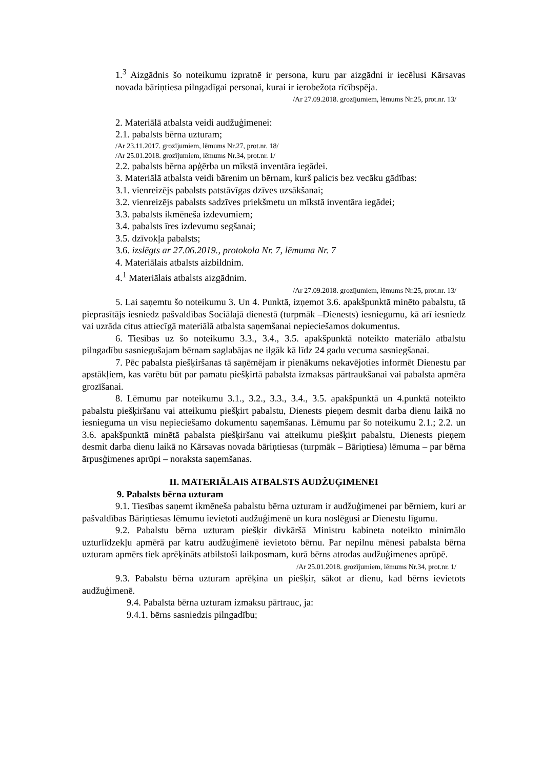1.<sup>3</sup> Aizgādnis šo noteikumu izpratnē ir persona, kuru par aizgādni ir iecēlusi Kārsavas novada bāriņtiesa pilngadīgai personai, kurai ir ierobežota rīcībspēja.
/Ar 27.09.2018. grozījumiem, lēmums Nr.25, prot.nr. 13/
2. Materiālā atbalsta veidi audžuģimenei:
2.1. pabalsts bērna uzturam;
/Ar 23.11.2017. grozījumiem, lēmums Nr.27, prot.nr. 18/
/Ar 25.01.2018. grozījumiem, lēmums Nr.34, prot.nr. 1/
2.2. pabalsts bērna apģērba un mīkstā inventāra iegādei.
3. Materiālā atbalsta veidi bārenim un bērnam, kurš palicis bez vecāku gādības:
3.1. vienreizējs pabalsts patstāvīgas dzīves uzsākšanai;
3.2. vienreizējs pabalsts sadzīves priekšmetu un mīkstā inventāra iegādei;
3.3. pabalsts ikmēneša izdevumiem;
3.4. pabalsts īres izdevumu segšanai;
3.5. dzīvokļa pabalsts;
3.6. izslēgts ar 27.06.2019., protokola Nr. 7, lēmuma Nr. 7
4. Materiālais atbalsts aizbildnim.
4.<sup>1</sup> Materiālais atbalsts aizgādnim.
/Ar 27.09.2018. grozījumiem, lēmums Nr.25, prot.nr. 13/
5. Lai saņemtu šo noteikumu 3. Un 4. Punktā, izņemot 3.6. apakšpunktā minēto pabalstu, tā pieprasītājs iesniedz pašvaldības Sociālajā dienestā (turpmāk –Dienests) iesniegumu, kā arī iesniedz vai uzrāda citus attiecīgā materiālā atbalsta saņemšanai nepieciešamos dokumentus.
6. Tiesības uz šo noteikumu 3.3., 3.4., 3.5. apakšpunktā noteikto materiālo atbalstu pilngadību sasniegušajam bērnam saglabājas ne ilgāk kā līdz 24 gadu vecuma sasniegšanai.
7. Pēc pabalsta piešķiršanas tā saņēmējam ir pienākums nekavējoties informēt Dienestu par apstākļiem, kas varētu būt par pamatu piešķirtā pabalsta izmaksas pārtraukšanai vai pabalsta apmēra grozīšanai.
8. Lēmumu par noteikumu 3.1., 3.2., 3.3., 3.4., 3.5. apakšpunktā un 4.punktā noteikto pabalstu piešķiršanu vai atteikumu piešķirt pabalstu, Dienests pieņem desmit darba dienu laikā no iesnieguma un visu nepieciešamo dokumentu saņemšanas. Lēmumu par šo noteikumu 2.1.; 2.2. un 3.6. apakšpunktā minētā pabalsta piešķiršanu vai atteikumu piešķirt pabalstu, Dienests pieņem desmit darba dienu laikā no Kārsavas novada bāriņtiesas (turpmāk – Bāriņtiesa) lēmuma – par bērna ārpusģimenes aprūpi – noraksta saņemšanas.
II. MATERIĀLAIS ATBALSTS AUDŽUĢIMENEI
9. Pabalsts bērna uzturam
9.1. Tiesības saņemt ikmēneša pabalstu bērna uzturam ir audžuģimenei par bērniem, kuri ar pašvaldības Bāriņtiesas lēmumu ievietoti audžuģimenē un kura noslēgusi ar Dienestu līgumu.
9.2. Pabalstu bērna uzturam piešķir divkāršā Ministru kabineta noteikto minimālo uzturlīdzekļu apmērā par katru audžuģimenē ievietoto bērnu. Par nepilnu mēnesi pabalsta bērna uzturam apmērs tiek aprēķināts atbilstoši laikposmam, kurā bērns atrodas audžuģimenes aprūpē.
/Ar 25.01.2018. grozījumiem, lēmums Nr.34, prot.nr. 1/
9.3. Pabalstu bērna uzturam aprēķina un piešķir, sākot ar dienu, kad bērns ievietots audžuģimenē.
9.4. Pabalsta bērna uzturam izmaksu pārtrauc, ja:
9.4.1. bērns sasniedzis pilngadību;